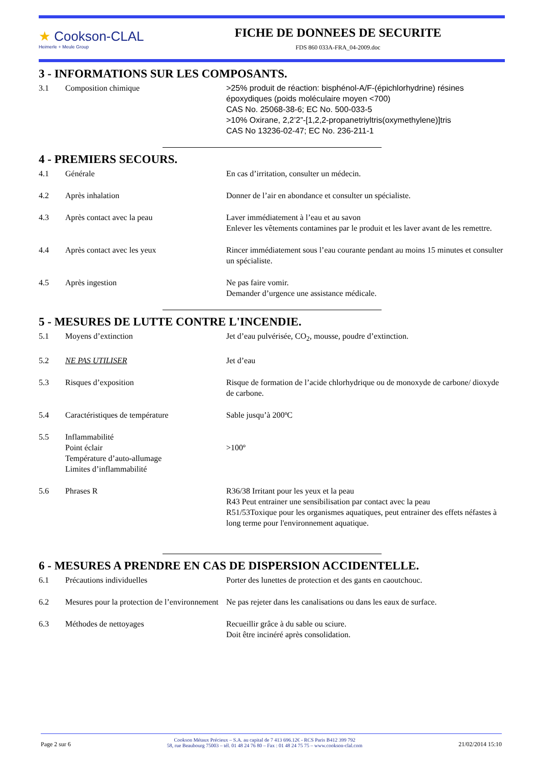★ Cookson-CLAL
Heimerle + Meule Group
FICHE DE DONNEES DE SECURITE
FDS 860 033A-FRA_04-2009.doc
3 - INFORMATIONS SUR LES COMPOSANTS.
3.1 Composition chimique >25% produit de réaction: bisphénol-A/F-(épichlorhydrine) résines époxydiques (poids moléculaire moyen <700)
CAS No. 25068-38-6; EC No. 500-033-5
>10% Oxirane, 2,2’2”-[1,2,2-propanetriyltris(oxymethylene)]tris
CAS No 13236-02-47; EC No. 236-211-1
4 - PREMIERS SECOURS.
4.1 Générale En cas d’irritation, consulter un médecin.
4.2 Après inhalation Donner de l’air en abondance et consulter un spécialiste.
4.3 Après contact avec la peau Laver immédiatement à l’eau et au savon
Enlever les vêtements contamines par le produit et les laver avant de les remettre.
4.4 Après contact avec les yeux Rincer immédiatement sous l’eau courante pendant au moins 15 minutes et consulter un spécialiste.
4.5 Après ingestion Ne pas faire vomir.
Demander d’urgence une assistance médicale.
5 - MESURES DE LUTTE CONTRE L'INCENDIE.
5.1 Moyens d’extinction Jet d’eau pulvérisée, CO<sub>2</sub>, mousse, poudre d’extinction.
5.2 NE PAS UTILISER Jet d’eau
5.3 Risques d’exposition Risque de formation de l’acide chlorhydrique ou de monoxyde de carbone/ dioxyde de carbone.
5.4 Caractéristiques de température Sable jusqu’à 200ºC
5.5 Inflammabilité
Point éclair
Température d’auto-allumage
Limites d’inflammabilité
>100º
5.6 Phrases R R36/38 Irritant pour les yeux et la peau
R43 Peut entrainer une sensibilisation par contact avec la peau
R51/53Toxique pour les organismes aquatiques, peut entrainer des effets néfastes à long terme pour l'environnement aquatique.
6 - MESURES A PRENDRE EN CAS DE DISPERSION ACCIDENTELLE.
6.1 Précautions individuelles Porter des lunettes de protection et des gants en caoutchouc.
6.2 Mesures pour la protection de l’environnement
Ne pas rejeter dans les canalisations ou dans les eaux de surface.
6.3 Méthodes de nettoyages Recueillir grâce à du sable ou sciure.
Doit être incinéré après consolidation.
Page 2 sur 6
Cookson Métaux Précieux – S.A. au capital de 7 413 696.12€ - RCS Paris B412 399 792
58, rue Beaubourg 75003 – tél. 01 48 24 76 80 – Fax : 01 48 24 75 75 – www.cookson-clal.com
21/02/2014 15:10